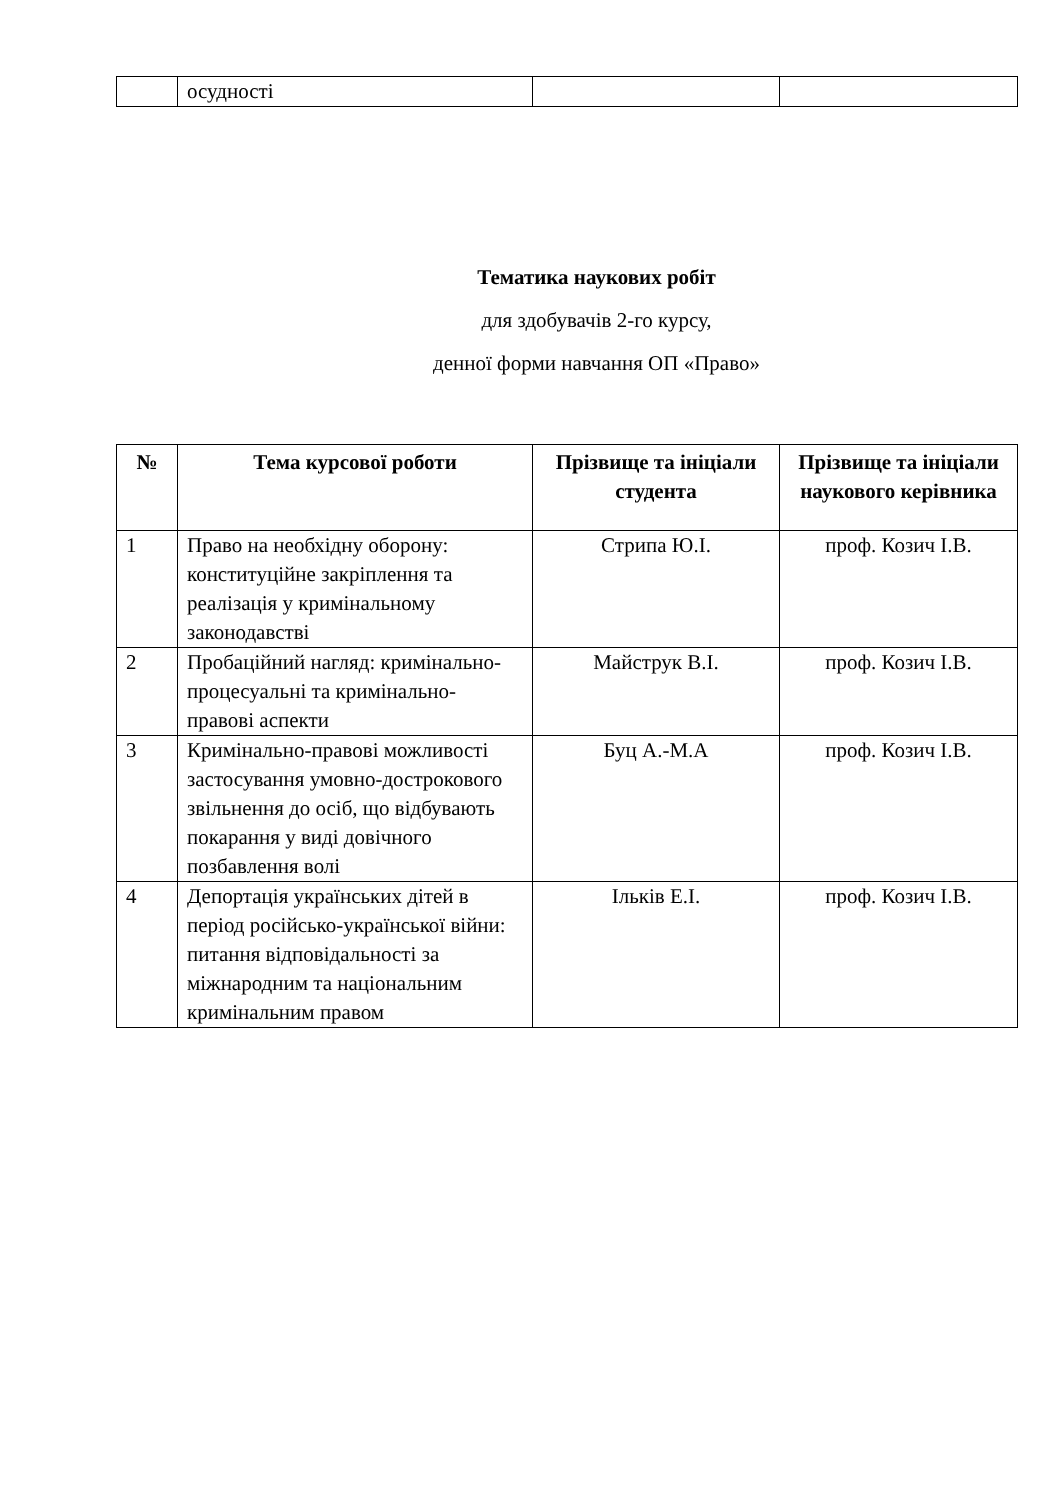| | осудності | | |
Тематика наукових робіт
для здобувачів 2-го курсу,
денної форми навчання ОП «Право»
| № | Тема курсової роботи | Прізвище та ініціали студента | Прізвище та ініціали наукового керівника |
| --- | --- | --- | --- |
| 1 | Право на необхідну оборону: конституційне закріплення та реалізація у кримінальному законодавстві | Стрипа Ю.І. | проф. Козич І.В. |
| 2 | Пробаційний нагляд: кримінально-процесуальні та кримінально-правові аспекти | Майструк В.І. | проф. Козич І.В. |
| 3 | Кримінально-правові можливості застосування умовно-дострокового звільнення до осіб, що відбувають покарання у виді довічного позбавлення волі | Буц А.-М.А | проф. Козич І.В. |
| 4 | Депортація українських дітей в період російсько-української війни: питання відповідальності за міжнародним та національним кримінальним правом | Ільків Е.І. | проф. Козич І.В. |